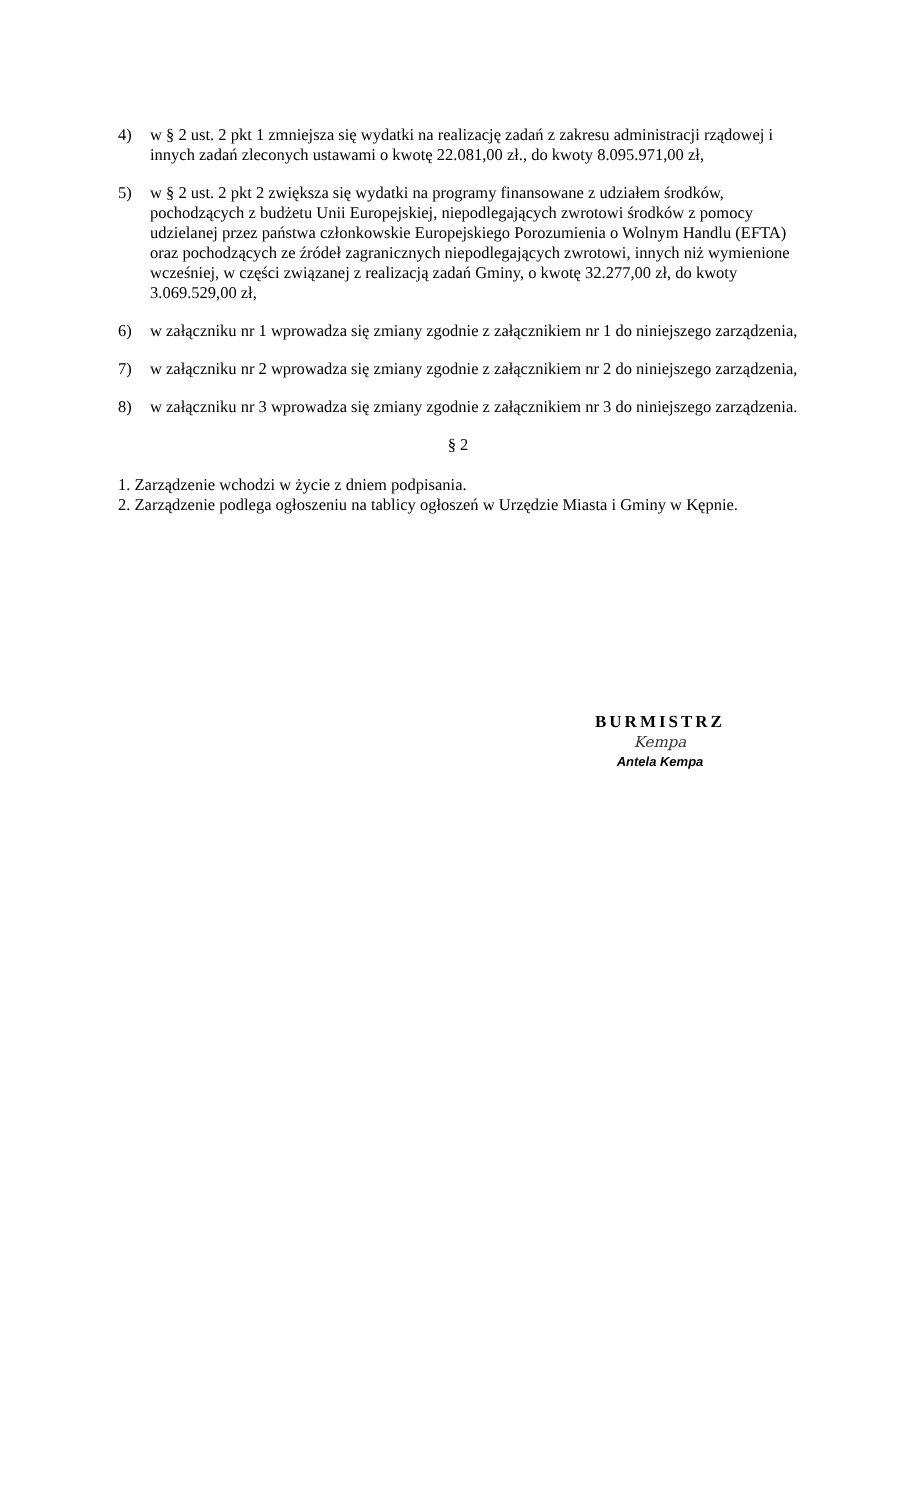4) w § 2 ust. 2 pkt 1 zmniejsza się wydatki na realizację zadań z zakresu administracji rządowej i innych zadań zleconych ustawami o kwotę 22.081,00 zł., do kwoty 8.095.971,00 zł,
5) w § 2 ust. 2 pkt 2 zwiększa się wydatki na programy finansowane z udziałem środków, pochodzących z budżetu Unii Europejskiej, niepodlegających zwrotowi środków z pomocy udzielanej przez państwa członkowskie Europejskiego Porozumienia o Wolnym Handlu (EFTA) oraz pochodzących ze źródeł zagranicznych niepodlegających zwrotowi, innych niż wymienione wcześniej, w części związanej z realizacją zadań Gminy, o kwotę 32.277,00 zł, do kwoty 3.069.529,00 zł,
6) w załączniku nr 1 wprowadza się zmiany zgodnie z załącznikiem nr 1 do niniejszego zarządzenia,
7) w załączniku nr 2 wprowadza się zmiany zgodnie z załącznikiem nr 2 do niniejszego zarządzenia,
8) w załączniku nr 3 wprowadza się zmiany zgodnie z załącznikiem nr 3 do niniejszego zarządzenia.
§ 2
1. Zarządzenie wchodzi w życie z dniem podpisania.
2. Zarządzenie podlega ogłoszeniu na tablicy ogłoszeń w Urzędzie Miasta i Gminy w Kępnie.
BURMISTRZ
Kempa
Antela Kempa